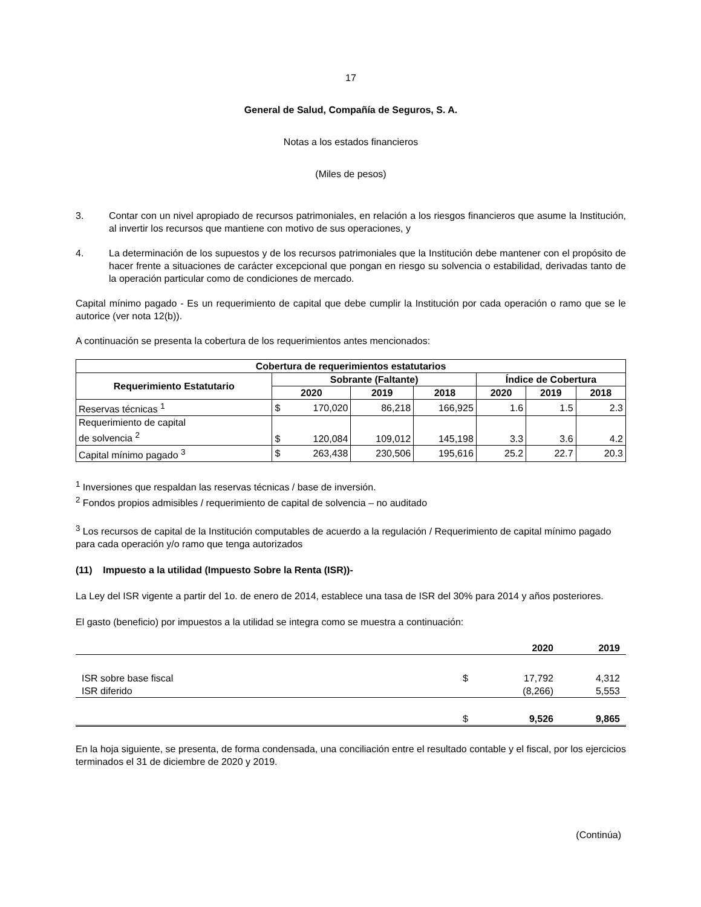17
General de Salud, Compañía de Seguros, S. A.
Notas a los estados financieros
(Miles de pesos)
3. Contar con un nivel apropiado de recursos patrimoniales, en relación a los riesgos financieros que asume la Institución, al invertir los recursos que mantiene con motivo de sus operaciones, y
4. La determinación de los supuestos y de los recursos patrimoniales que la Institución debe mantener con el propósito de hacer frente a situaciones de carácter excepcional que pongan en riesgo su solvencia o estabilidad, derivadas tanto de la operación particular como de condiciones de mercado.
Capital mínimo pagado - Es un requerimiento de capital que debe cumplir la Institución por cada operación o ramo que se le autorice (ver nota 12(b)).
A continuación se presenta la cobertura de los requerimientos antes mencionados:
| Cobertura de requerimientos estatutarios | | | | | | | |
| --- | --- | --- | --- | --- | --- | --- | --- |
| Requerimiento Estatutario | Sobrante (Faltante) | | | | Índice de Cobertura | | |
| | 2020 | | 2019 | 2018 | 2020 | 2019 | 2018 |
| Reservas técnicas <sup>1</sup> | $ | 170,020 | 86,218 | 166,925 | 1.6 | 1.5 | 2.3 |
| Requerimiento de capital de solvencia <sup>2</sup> | $ | 120,084 | 109,012 | 145,198 | 3.3 | 3.6 | 4.2 |
| Capital mínimo pagado <sup>3</sup> | $ | 263,438 | 230,506 | 195,616 | 25.2 | 22.7 | 20.3 |
<sup>1</sup> Inversiones que respaldan las reservas técnicas / base de inversión.
<sup>2</sup> Fondos propios admisibles / requerimiento de capital de solvencia – no auditado
<sup>3</sup> Los recursos de capital de la Institución computables de acuerdo a la regulación / Requerimiento de capital mínimo pagado para cada operación y/o ramo que tenga autorizados
(11) Impuesto a la utilidad (Impuesto Sobre la Renta (ISR))-
La Ley del ISR vigente a partir del 1o. de enero de 2014, establece una tasa de ISR del 30% para 2014 y años posteriores.
El gasto (beneficio) por impuestos a la utilidad se integra como se muestra a continuación:
| | | 2020 | 2019 |
| ISR sobre base fiscal | $ | 17,792 | 4,312 |
| ISR diferido | | (8,266) | 5,553 |
| | $ | 9,526 | 9,865 |
En la hoja siguiente, se presenta, de forma condensada, una conciliación entre el resultado contable y el fiscal, por los ejercicios terminados el 31 de diciembre de 2020 y 2019.
(Continúa)